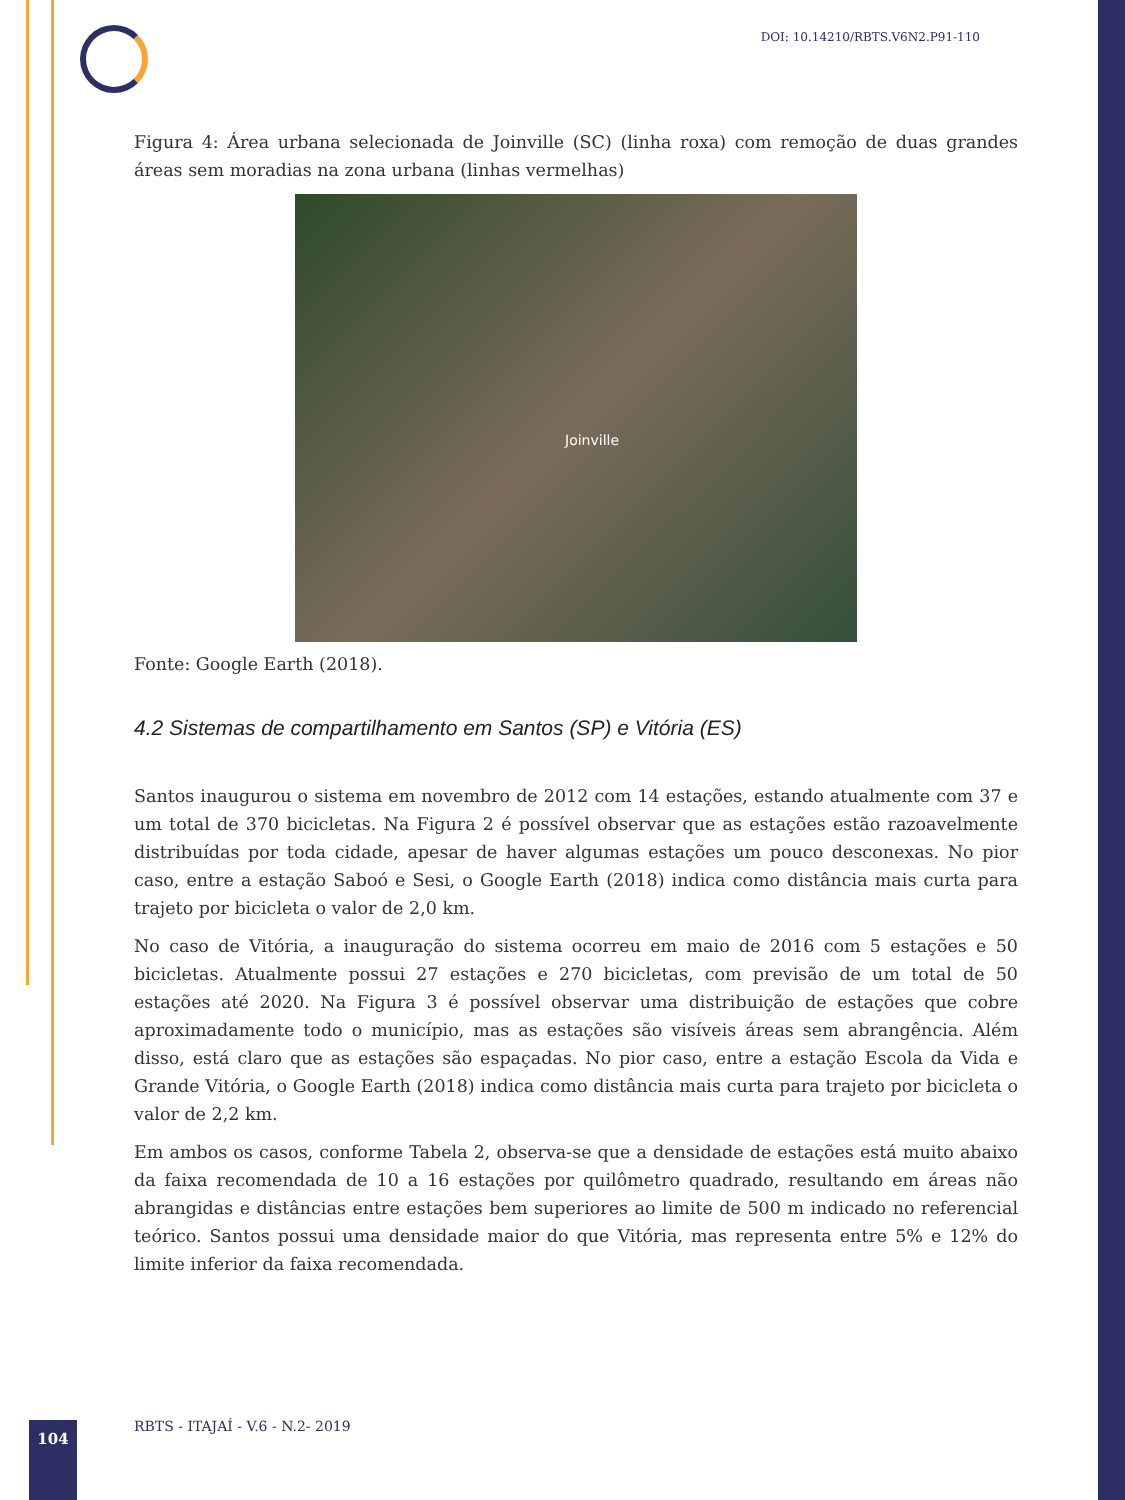DOI: 10.14210/RBTS.V6N2.P91-110
Figura 4: Área urbana selecionada de Joinville (SC) (linha roxa) com remoção de duas grandes áreas sem moradias na zona urbana (linhas vermelhas)
Joinville
Fonte: Google Earth (2018).
4.2 Sistemas de compartilhamento em Santos (SP) e Vitória (ES)
Santos inaugurou o sistema em novembro de 2012 com 14 estações, estando atualmente com 37 e um total de 370 bicicletas. Na Figura 2 é possível observar que as estações estão razoavelmente distribuídas por toda cidade, apesar de haver algumas estações um pouco desconexas. No pior caso, entre a estação Saboó e Sesi, o Google Earth (2018) indica como distância mais curta para trajeto por bicicleta o valor de 2,0 km.
No caso de Vitória, a inauguração do sistema ocorreu em maio de 2016 com 5 estações e 50 bicicletas. Atualmente possui 27 estações e 270 bicicletas, com previsão de um total de 50 estações até 2020. Na Figura 3 é possível observar uma distribuição de estações que cobre aproximadamente todo o município, mas as estações são visíveis áreas sem abrangência. Além disso, está claro que as estações são espaçadas. No pior caso, entre a estação Escola da Vida e Grande Vitória, o Google Earth (2018) indica como distância mais curta para trajeto por bicicleta o valor de 2,2 km.
Em ambos os casos, conforme Tabela 2, observa-se que a densidade de estações está muito abaixo da faixa recomendada de 10 a 16 estações por quilômetro quadrado, resultando em áreas não abrangidas e distâncias entre estações bem superiores ao limite de 500 m indicado no referencial teórico. Santos possui uma densidade maior do que Vitória, mas representa entre 5% e 12% do limite inferior da faixa recomendada.
104
RBTS - ITAJAÍ - V.6 - N.2- 2019